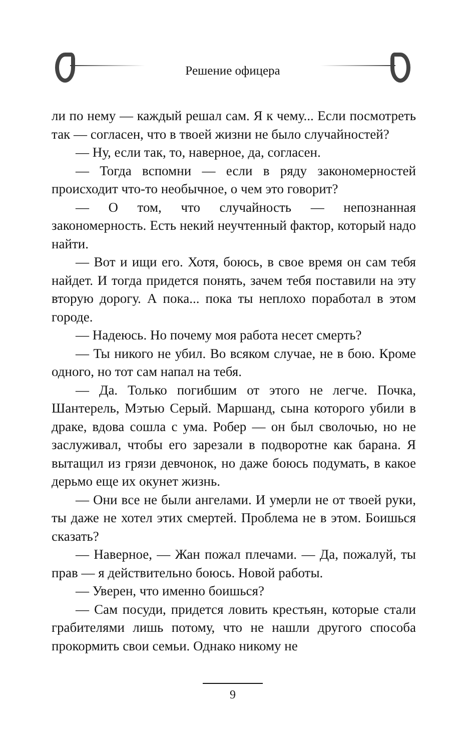Решение офицера
ли по нему — каждый решал сам. Я к чему... Если посмотреть так — согласен, что в твоей жизни не было случайностей?
— Ну, если так, то, наверное, да, согласен.
— Тогда вспомни — если в ряду закономерностей происходит что-то необычное, о чем это говорит?
— О том, что случайность — непознанная закономерность. Есть некий неучтенный фактор, который надо найти.
— Вот и ищи его. Хотя, боюсь, в свое время он сам тебя найдет. И тогда придется понять, зачем тебя поставили на эту вторую дорогу. А пока... пока ты неплохо поработал в этом городе.
— Надеюсь. Но почему моя работа несет смерть?
— Ты никого не убил. Во всяком случае, не в бою. Кроме одного, но тот сам напал на тебя.
— Да. Только погибшим от этого не легче. Почка, Шантерель, Мэтью Серый. Маршанд, сына которого убили в драке, вдова сошла с ума. Робер — он был сволочью, но не заслуживал, чтобы его зарезали в подворотне как барана. Я вытащил из грязи девчонок, но даже боюсь подумать, в какое дерьмо еще их окунет жизнь.
— Они все не были ангелами. И умерли не от твоей руки, ты даже не хотел этих смертей. Проблема не в этом. Боишься сказать?
— Наверное, — Жан пожал плечами. — Да, пожалуй, ты прав — я действительно боюсь. Новой работы.
— Уверен, что именно боишься?
— Сам посуди, придется ловить крестьян, которые стали грабителями лишь потому, что не нашли другого способа прокормить свои семьи. Однако никому не
9